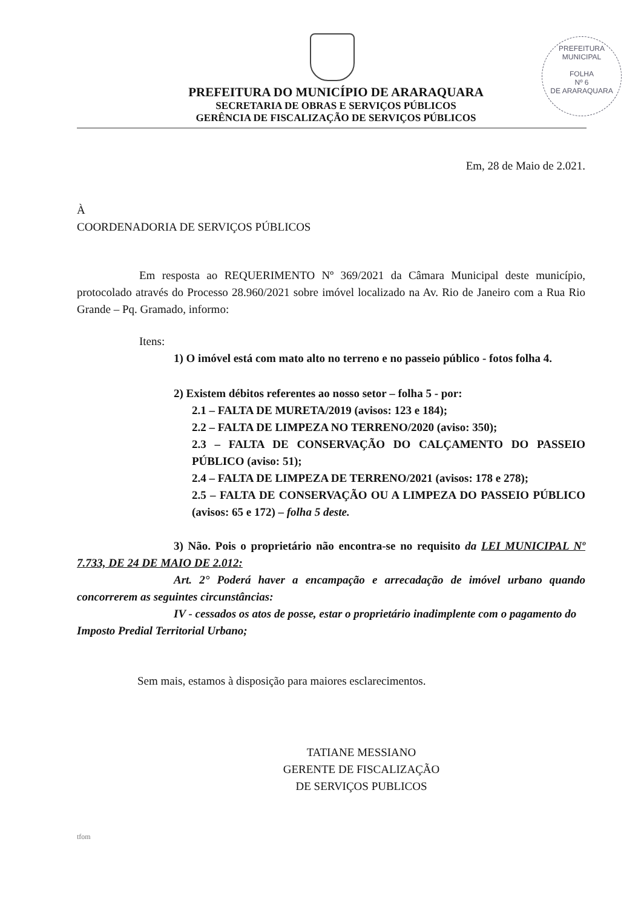PREFEITURA MUNICIPAL
FOLHA
Nº 6
DE ARARAQUARA
PREFEITURA DO MUNICÍPIO DE ARARAQUARA
SECRETARIA DE OBRAS E SERVIÇOS PÚBLICOS
GERÊNCIA DE FISCALIZAÇÃO DE SERVIÇOS PÚBLICOS
Em, 28 de Maio de 2.021.
À
COORDENADORIA DE SERVIÇOS PÚBLICOS
Em resposta ao REQUERIMENTO Nº 369/2021 da Câmara Municipal deste município, protocolado através do Processo 28.960/2021 sobre imóvel localizado na Av. Rio de Janeiro com a Rua Rio Grande – Pq. Gramado, informo:
Itens:
1) O imóvel está com mato alto no terreno e no passeio público - fotos folha 4.
2) Existem débitos referentes ao nosso setor – folha 5 - por:
2.1 – FALTA DE MURETA/2019 (avisos: 123 e 184);
2.2 – FALTA DE LIMPEZA NO TERRENO/2020 (aviso: 350);
2.3 – FALTA DE CONSERVAÇÃO DO CALÇAMENTO DO PASSEIO PÚBLICO (aviso: 51);
2.4 – FALTA DE LIMPEZA DE TERRENO/2021 (avisos: 178 e 278);
2.5 – FALTA DE CONSERVAÇÃO OU A LIMPEZA DO PASSEIO PÚBLICO (avisos: 65 e 172) – folha 5 deste.
3) Não. Pois o proprietário não encontra-se no requisito da LEI MUNICIPAL Nº 7.733, DE 24 DE MAIO DE 2.012:
Art. 2° Poderá haver a encampação e arrecadação de imóvel urbano quando concorrerem as seguintes circunstâncias:
IV - cessados os atos de posse, estar o proprietário inadimplente com o pagamento do Imposto Predial Territorial Urbano;
Sem mais, estamos à disposição para maiores esclarecimentos.
TATIANE MESSIANO
GERENTE DE FISCALIZAÇÃO
DE SERVIÇOS PUBLICOS
tfom